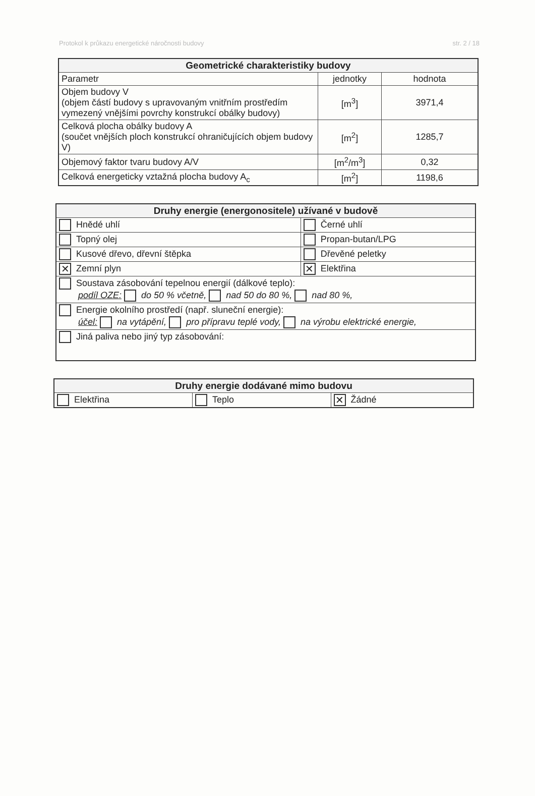Protokol k průkazu energetické náročnosti budovy str. 2 / 18
| Geometrické charakteristiky budovy | | |
| --- | --- | --- |
| Parametr | jednotky | hodnota |
| Objem budovy V (objem částí budovy s upravovaným vnitřním prostředím vymezený vnějšími povrchy konstrukcí obálky budovy) | [m<sup>3</sup>] | 3971,4 |
| Celková plocha obálky budovy A (součet vnějších ploch konstrukcí ohraničujících objem budovy V) | [m<sup>2</sup>] | 1285,7 |
| Objemový faktor tvaru budovy A/V | [m<sup>2</sup>/m<sup>3</sup>] | 0,32 |
| Celková energeticky vztažná plocha budovy A<sub>c</sub> | [m<sup>2</sup>] | 1198,6 |
| Druhy energie (energonositele) užívané v budově | |
| --- | --- |
| Hnědé uhlí | Černé uhlí |
| Topný olej | Propan-butan/LPG |
| Kusové dřevo, dřevní štěpka | Dřevěné peletky |
| ✕ Zemní plyn | ✕ Elektřina |
| Soustava zásobování tepelnou energií (dálkové teplo): podíl OZE: do 50 % včetně, nad 50 do 80 %, nad 80 %, | |
| Energie okolního prostředí (např. sluneční energie): účel: na vytápění, pro přípravu teplé vody, na výrobu elektrické energie, | |
| Jiná paliva nebo jiný typ zásobování: | |
| Druhy energie dodávané mimo budovu | | |
| --- | --- | --- |
| Elektřina | Teplo | ✕ Žádné |